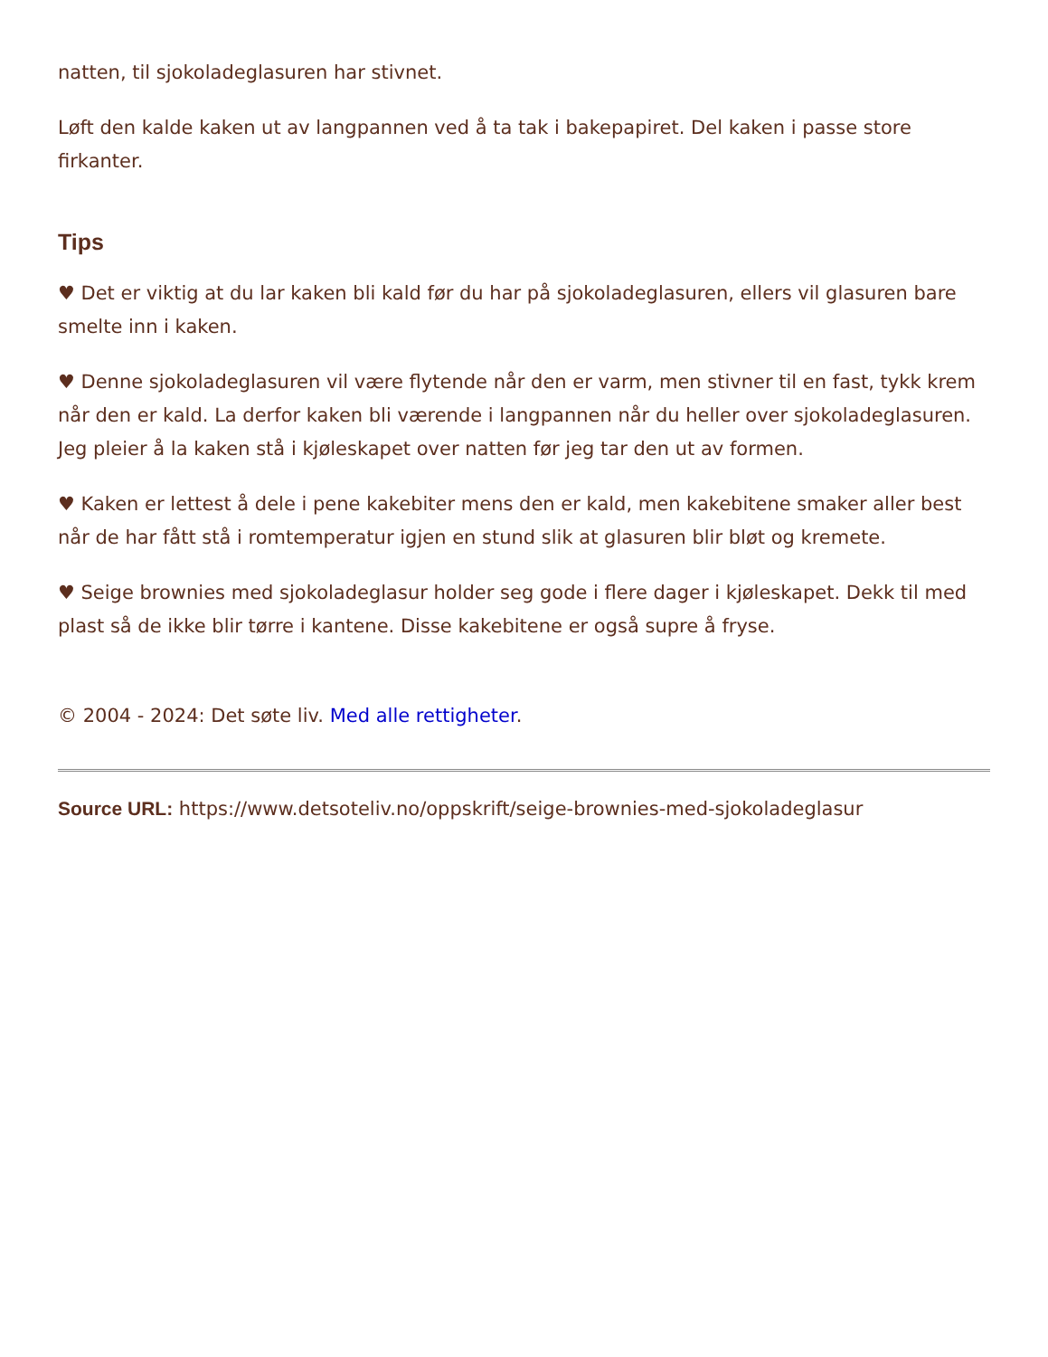natten, til sjokoladeglasuren har stivnet.
Løft den kalde kaken ut av langpannen ved å ta tak i bakepapiret. Del kaken i passe store firkanter.
Tips
♥ Det er viktig at du lar kaken bli kald før du har på sjokoladeglasuren, ellers vil glasuren bare smelte inn i kaken.
♥ Denne sjokoladeglasuren vil være flytende når den er varm, men stivner til en fast, tykk krem når den er kald. La derfor kaken bli værende i langpannen når du heller over sjokoladeglasuren. Jeg pleier å la kaken stå i kjøleskapet over natten før jeg tar den ut av formen.
♥ Kaken er lettest å dele i pene kakebiter mens den er kald, men kakebitene smaker aller best når de har fått stå i romtemperatur igjen en stund slik at glasuren blir bløt og kremete.
♥ Seige brownies med sjokoladeglasur holder seg gode i flere dager i kjøleskapet. Dekk til med plast så de ikke blir tørre i kantene. Disse kakebitene er også supre å fryse.
© 2004 - 2024: Det søte liv. Med alle rettigheter.
Source URL: https://www.detsoteliv.no/oppskrift/seige-brownies-med-sjokoladeglasur